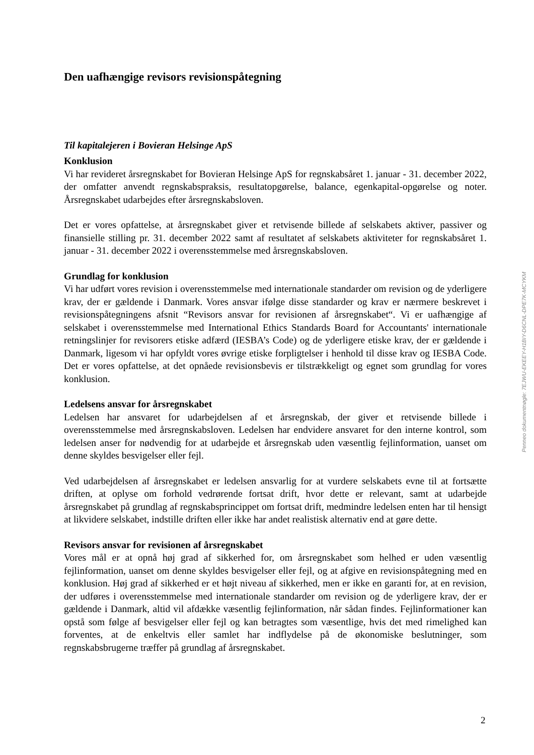Den uafhængige revisors revisionspåtegning
Til kapitalejeren i Bovieran Helsinge ApS
Konklusion
Vi har revideret årsregnskabet for Bovieran Helsinge ApS for regnskabsåret 1. januar - 31. december 2022, der omfatter anvendt regnskabspraksis, resultatopgørelse, balance, egenkapital-opgørelse og noter. Årsregnskabet udarbejdes efter årsregnskabsloven.
Det er vores opfattelse, at årsregnskabet giver et retvisende billede af selskabets aktiver, passiver og finansielle stilling pr. 31. december 2022 samt af resultatet af selskabets aktiviteter for regnskabsåret 1. januar - 31. december 2022 i overensstemmelse med årsregnskabsloven.
Grundlag for konklusion
Vi har udført vores revision i overensstemmelse med internationale standarder om revision og de yderligere krav, der er gældende i Danmark. Vores ansvar ifølge disse standarder og krav er nærmere beskrevet i revisionspåtegningens afsnit “Revisors ansvar for revisionen af årsregnskabet“. Vi er uafhængige af selskabet i overensstemmelse med International Ethics Standards Board for Accountants' internationale retningslinjer for revisorers etiske adfærd (IESBA’s Code) og de yderligere etiske krav, der er gældende i Danmark, ligesom vi har opfyldt vores øvrige etiske forpligtelser i henhold til disse krav og IESBA Code. Det er vores opfattelse, at det opnåede revisionsbevis er tilstrækkeligt og egnet som grundlag for vores konklusion.
Ledelsens ansvar for årsregnskabet
Ledelsen har ansvaret for udarbejdelsen af et årsregnskab, der giver et retvisende billede i overensstemmelse med årsregnskabsloven. Ledelsen har endvidere ansvaret for den interne kontrol, som ledelsen anser for nødvendig for at udarbejde et årsregnskab uden væsentlig fejlinformation, uanset om denne skyldes besvigelser eller fejl.
Ved udarbejdelsen af årsregnskabet er ledelsen ansvarlig for at vurdere selskabets evne til at fortsætte driften, at oplyse om forhold vedrørende fortsat drift, hvor dette er relevant, samt at udarbejde årsregnskabet på grundlag af regnskabsprincippet om fortsat drift, medmindre ledelsen enten har til hensigt at likvidere selskabet, indstille driften eller ikke har andet realistisk alternativ end at gøre dette.
Revisors ansvar for revisionen af årsregnskabet
Vores mål er at opnå høj grad af sikkerhed for, om årsregnskabet som helhed er uden væsentlig fejlinformation, uanset om denne skyldes besvigelser eller fejl, og at afgive en revisionspåtegning med en konklusion. Høj grad af sikkerhed er et højt niveau af sikkerhed, men er ikke en garanti for, at en revision, der udføres i overensstemmelse med internationale standarder om revision og de yderligere krav, der er gældende i Danmark, altid vil afdække væsentlig fejlinformation, når sådan findes. Fejlinformationer kan opstå som følge af besvigelser eller fejl og kan betragtes som væsentlige, hvis det med rimelighed kan forventes, at de enkeltvis eller samlet har indflydelse på de økonomiske beslutninger, som regnskabsbrugerne træffer på grundlag af årsregnskabet.
Penneo dokumentnøgle: 7EJWU-EKEEY-H1BIY-D6CNL-DPE7K-MCYKM
2